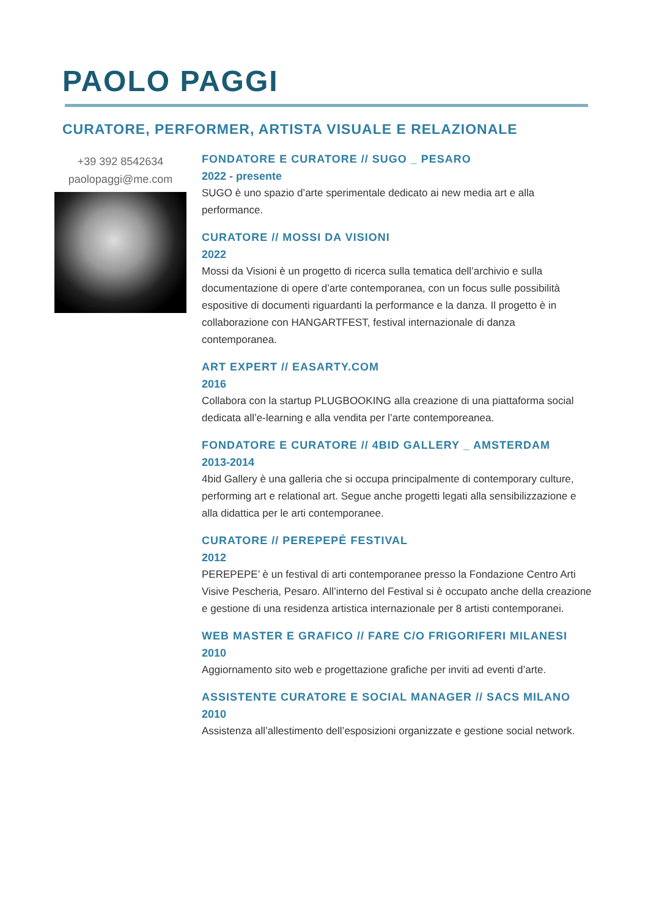PAOLO PAGGI
CURATORE, PERFORMER, ARTISTA VISUALE E RELAZIONALE
+39 392 8542634
paolopaggi@me.com
FONDATORE E CURATORE // SUGO _ PESARO
2022 - presente
SUGO è uno spazio d’arte sperimentale dedicato ai new media art e alla performance.
CURATORE // MOSSI DA VISIONI
2022
Mossi da Visioni è un progetto di ricerca sulla tematica dell’archivio e sulla documentazione di opere d’arte contemporanea, con un focus sulle possibilità espositive di documenti riguardanti la performance e la danza. Il progetto è in collaborazione con HANGARTFEST, festival internazionale di danza contemporanea.
ART EXPERT // EASARTY.COM
2016
Collabora con la startup PLUGBOOKING alla creazione di una piattaforma social dedicata all’e-learning e alla vendita per l’arte contemporeanea.
FONDATORE E CURATORE // 4BID GALLERY _ AMSTERDAM
2013-2014
4bid Gallery è una galleria che si occupa principalmente di contemporary culture, performing art e relational art. Segue anche progetti legati alla sensibilizzazione e alla didattica per le arti contemporanee.
CURATORE // PEREPEPÉ FESTIVAL
2012
PEREPEPE’ è un festival di arti contemporanee presso la Fondazione Centro Arti Visive Pescheria, Pesaro. All’interno del Festival si è occupato anche della creazione e gestione di una residenza artistica internazionale per 8 artisti contemporanei.
WEB MASTER E GRAFICO // FARE C/O FRIGORIFERI MILANESI
2010
Aggiornamento sito web e progettazione grafiche per inviti ad eventi d’arte.
ASSISTENTE CURATORE E SOCIAL MANAGER // SACS MILANO
2010
Assistenza all’allestimento dell’esposizioni organizzate e gestione social network.